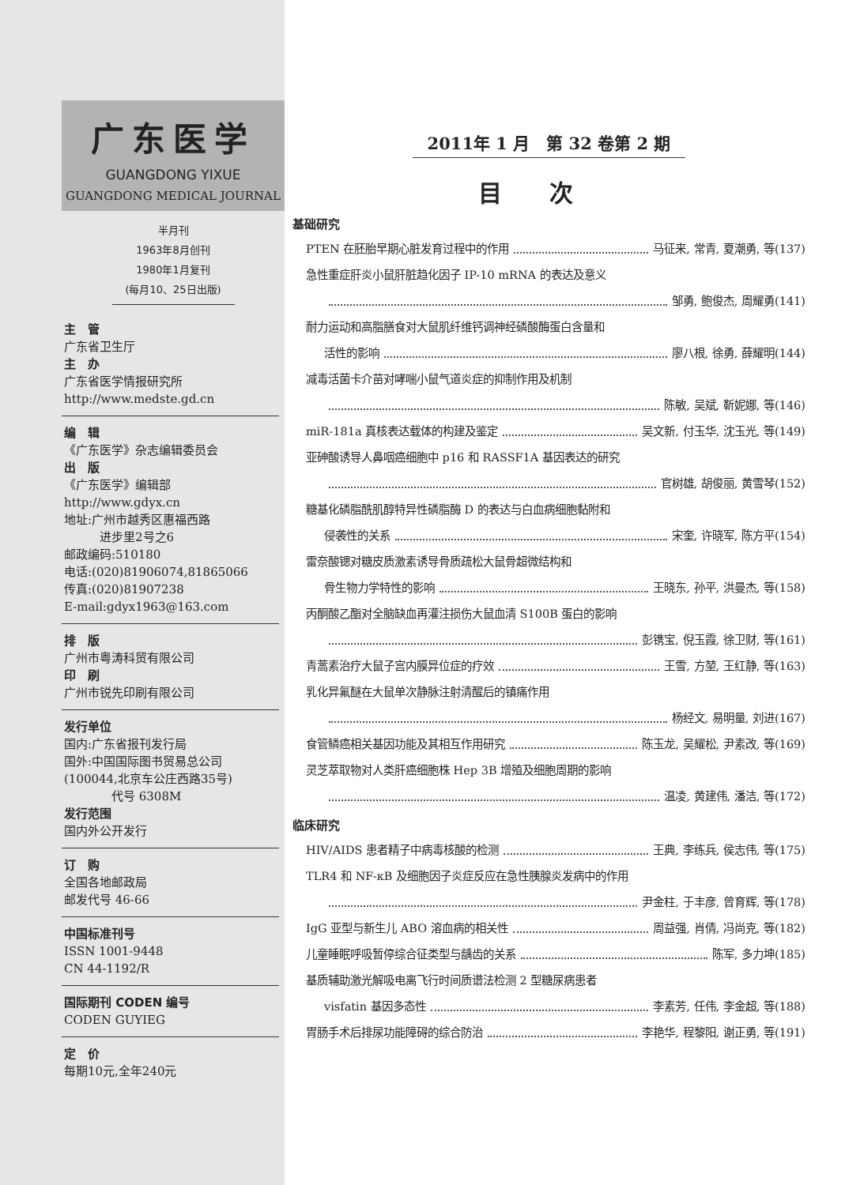广东医学
GUANGDONG YIXUE
GUANGDONG MEDICAL JOURNAL
半月刊
1963年8月创刊
1980年1月复刊
(每月10、25日出版)
主　管
广东省卫生厅
主　办
广东省医学情报研究所
http://www.medste.gd.cn
编　辑
《广东医学》杂志编辑委员会
出　版
《广东医学》编辑部
http://www.gdyx.cn
地址:广州市越秀区惠福西路
　　　进步里2号之6
邮政编码:510180
电话:(020)81906074,81865066
传真:(020)81907238
E-mail:gdyx1963@163.com
排　版
广州市粤涛科贸有限公司
印　刷
广州市锐先印刷有限公司
发行单位
国内:广东省报刊发行局
国外:中国国际图书贸易总公司
(100044,北京车公庄西路35号)
　　　　代号 6308M
发行范围
国内外公开发行
订　购
全国各地邮政局
邮发代号 46-66
中国标准刊号
ISSN 1001-9448
CN 44-1192/R
国际期刊 CODEN 编号
CODEN GUYIEG
定　价
每期10元,全年240元
2011年 1 月　第 32 卷第 2 期
目次
基础研究
PTEN 在胚胎早期心脏发育过程中的作用 马征来, 常青, 夏潮勇, 等(137)
急性重症肝炎小鼠肝脏趋化因子 IP-10 mRNA 的表达及意义
邹勇, 鲍俊杰, 周耀勇(141)
耐力运动和高脂膳食对大鼠肌纤维钙调神经磷酸酶蛋白含量和
活性的影响 廖八根, 徐勇, 薛耀明(144)
减毒活菌卡介苗对哮喘小鼠气道炎症的抑制作用及机制
陈敏, 吴斌, 靳妮娜, 等(146)
miR-181a 真核表达载体的构建及鉴定 吴文新, 付玉华, 沈玉光, 等(149)
亚砷酸诱导人鼻咽癌细胞中 p16 和 RASSF1A 基因表达的研究
官树雄, 胡俊丽, 黄雪琴(152)
糖基化磷脂酰肌醇特异性磷脂酶 D 的表达与白血病细胞黏附和
侵袭性的关系 宋奎, 许晓军, 陈方平(154)
雷奈酸锶对糖皮质激素诱导骨质疏松大鼠骨超微结构和
骨生物力学特性的影响 王晓东, 孙平, 洪曼杰, 等(158)
丙酮酸乙酯对全脑缺血再灌注损伤大鼠血清 S100B 蛋白的影响
彭镌宝, 倪玉霞, 徐卫财, 等(161)
青蒿素治疗大鼠子宫内膜异位症的疗效 王雪, 方堃, 王红静, 等(163)
乳化异氟醚在大鼠单次静脉注射清醒后的镇痛作用
杨经文, 易明量, 刘进(167)
食管鳞癌相关基因功能及其相互作用研究 陈玉龙, 吴耀松, 尹素改, 等(169)
灵芝萃取物对人类肝癌细胞株 Hep 3B 增殖及细胞周期的影响
温凌, 黄建伟, 潘洁, 等(172)
临床研究
HIV/AIDS 患者精子中病毒核酸的检测 王典, 李练兵, 侯志伟, 等(175)
TLR4 和 NF-κB 及细胞因子炎症反应在急性胰腺炎发病中的作用
尹金柱, 于丰彦, 曾育辉, 等(178)
IgG 亚型与新生儿 ABO 溶血病的相关性 周益强, 肖倩, 冯尚克, 等(182)
儿童睡眠呼吸暂停综合征类型与龋齿的关系 陈军, 多力坤(185)
基质辅助激光解吸电离飞行时间质谱法检测 2 型糖尿病患者
visfatin 基因多态性 李素芳, 任伟, 李金超, 等(188)
胃肠手术后排尿功能障碍的综合防治 李艳华, 程黎阳, 谢正勇, 等(191)